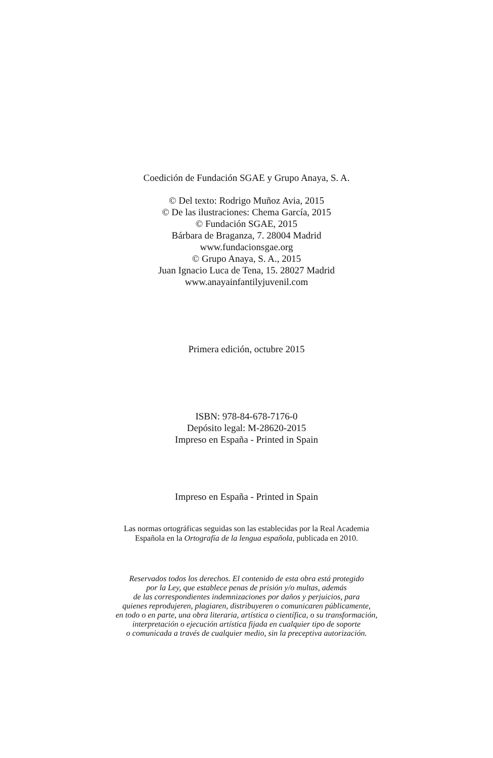Coedición de Fundación SGAE y Grupo Anaya, S. A.
© Del texto: Rodrigo Muñoz Avia, 2015
© De las ilustraciones: Chema García, 2015
© Fundación SGAE, 2015
Bárbara de Braganza, 7. 28004 Madrid
www.fundacionsgae.org
© Grupo Anaya, S. A., 2015
Juan Ignacio Luca de Tena, 15. 28027 Madrid
www.anayainfantilyjuvenil.com
Primera edición, octubre 2015
ISBN: 978-84-678-7176-0
Depósito legal: M-28620-2015
Impreso en España - Printed in Spain
Impreso en España - Printed in Spain
Las normas ortográficas seguidas son las establecidas por la Real Academia
Española en la Ortografía de la lengua española, publicada en 2010.
Reservados todos los derechos. El contenido de esta obra está protegido
por la Ley, que establece penas de prisión y/o multas, además
de las correspondientes indemnizaciones por daños y perjuicios, para
quienes reprodujeren, plagiaren, distribuyeren o comunicaren públicamente,
en todo o en parte, una obra literaria, artística o científica, o su transformación,
interpretación o ejecución artística fijada en cualquier tipo de soporte
o comunicada a través de cualquier medio, sin la preceptiva autorización.